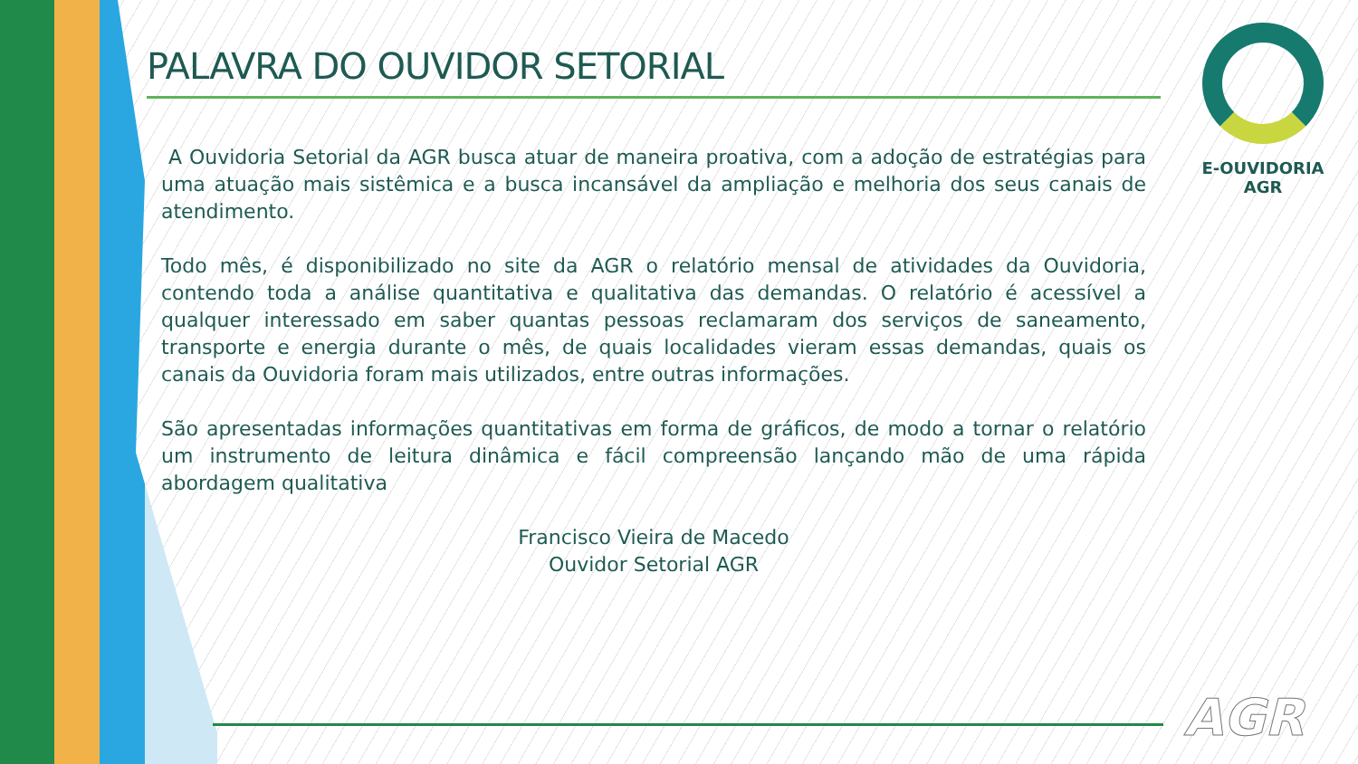PALAVRA DO OUVIDOR SETORIAL
A Ouvidoria Setorial da AGR busca atuar de maneira proativa, com a adoção de estratégias para uma atuação mais sistêmica e a busca incansável da ampliação e melhoria dos seus canais de atendimento.
Todo mês, é disponibilizado no site da AGR o relatório mensal de atividades da Ouvidoria, contendo toda a análise quantitativa e qualitativa das demandas. O relatório é acessível a qualquer interessado em saber quantas pessoas reclamaram dos serviços de saneamento, transporte e energia durante o mês, de quais localidades vieram essas demandas, quais os canais da Ouvidoria foram mais utilizados, entre outras informações.
São apresentadas informações quantitativas em forma de gráficos, de modo a tornar o relatório um instrumento de leitura dinâmica e fácil compreensão lançando mão de uma rápida abordagem qualitativa
Francisco Vieira de Macedo
Ouvidor Setorial AGR
E-OUVIDORIA
AGR
AGR